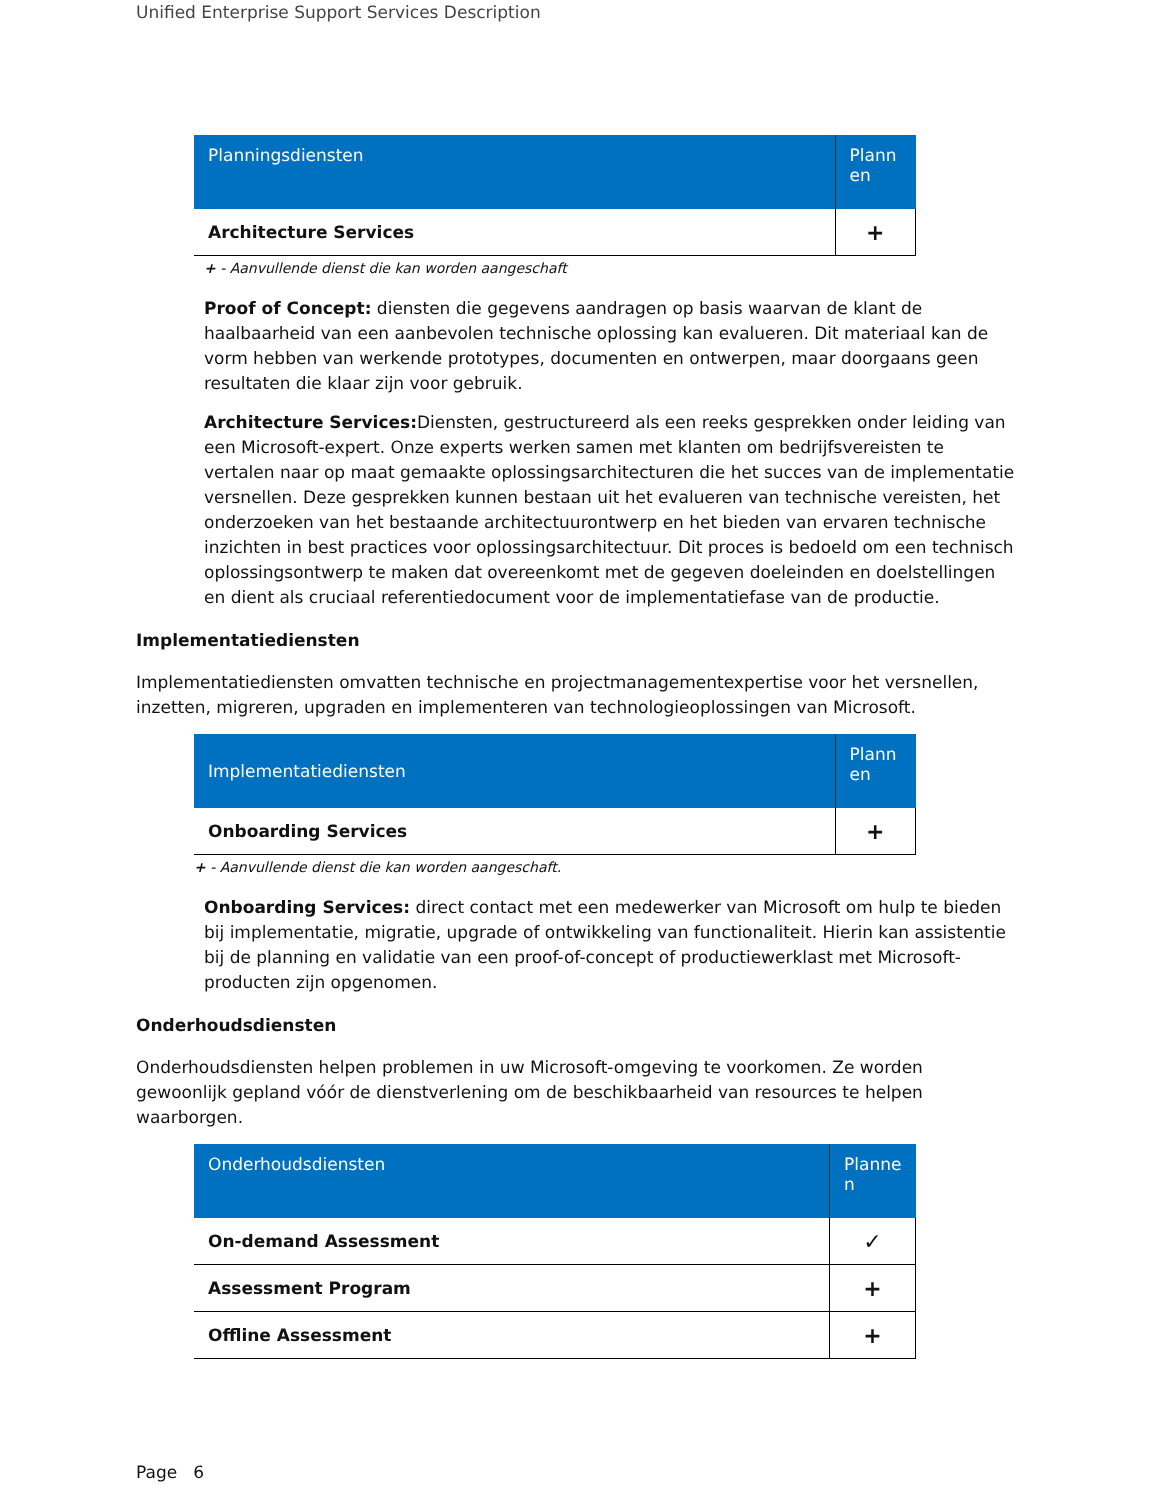Unified Enterprise Support Services Description
| Planningsdiensten | Plann en |
| --- | --- |
| Architecture Services | + |
+ - Aanvullende dienst die kan worden aangeschaft
Proof of Concept: diensten die gegevens aandragen op basis waarvan de klant de haalbaarheid van een aanbevolen technische oplossing kan evalueren. Dit materiaal kan de vorm hebben van werkende prototypes, documenten en ontwerpen, maar doorgaans geen resultaten die klaar zijn voor gebruik.
Architecture Services: Diensten, gestructureerd als een reeks gesprekken onder leiding van een Microsoft-expert. Onze experts werken samen met klanten om bedrijfsvereisten te vertalen naar op maat gemaakte oplossingsarchitecturen die het succes van de implementatie versnellen. Deze gesprekken kunnen bestaan uit het evalueren van technische vereisten, het onderzoeken van het bestaande architectuurontwerp en het bieden van ervaren technische inzichten in best practices voor oplossingsarchitectuur. Dit proces is bedoeld om een technisch oplossingsontwerp te maken dat overeenkomt met de gegeven doeleinden en doelstellingen en dient als cruciaal referentiedocument voor de implementatiefase van de productie.
Implementatiediensten
Implementatiediensten omvatten technische en projectmanagementexpertise voor het versnellen, inzetten, migreren, upgraden en implementeren van technologieoplossingen van Microsoft.
| Implementatiediensten | Plann en |
| --- | --- |
| Onboarding Services | + |
+ - Aanvullende dienst die kan worden aangeschaft.
Onboarding Services: direct contact met een medewerker van Microsoft om hulp te bieden bij implementatie, migratie, upgrade of ontwikkeling van functionaliteit. Hierin kan assistentie bij de planning en validatie van een proof-of-concept of productiewerklast met Microsoft-producten zijn opgenomen.
Onderhoudsdiensten
Onderhoudsdiensten helpen problemen in uw Microsoft-omgeving te voorkomen. Ze worden gewoonlijk gepland vóór de dienstverlening om de beschikbaarheid van resources te helpen waarborgen.
| Onderhoudsdiensten | Planne n |
| --- | --- |
| On-demand Assessment | ✓ |
| Assessment Program | + |
| Offline Assessment | + |
Page 6